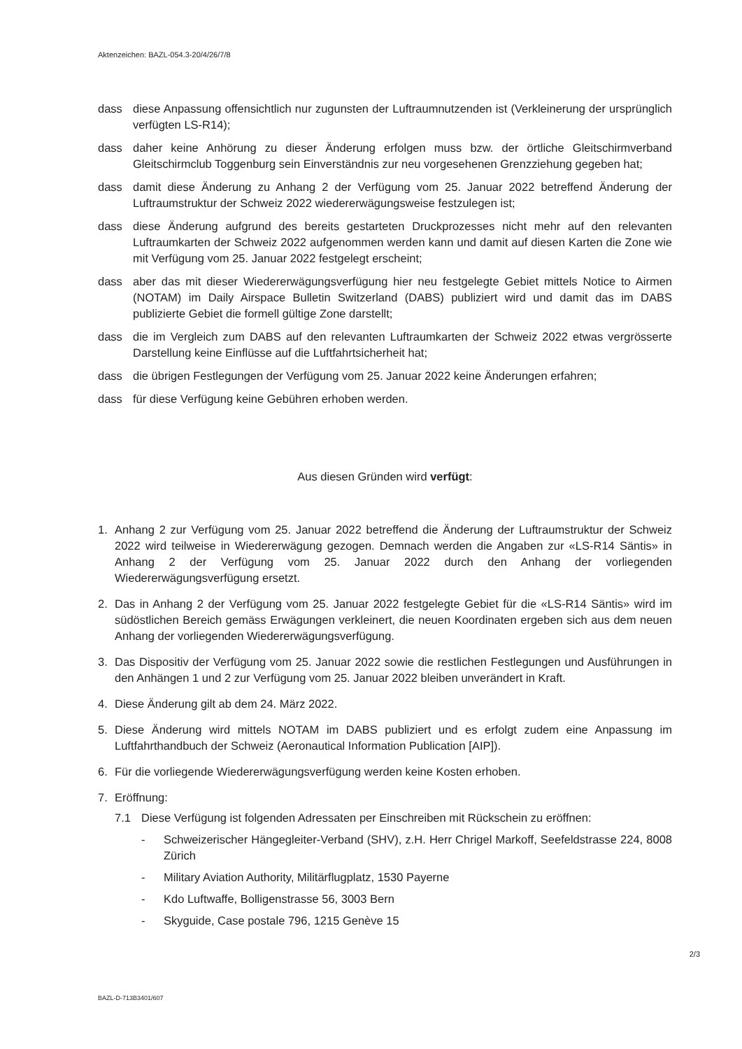Aktenzeichen: BAZL-054.3-20/4/26/7/8
dass diese Anpassung offensichtlich nur zugunsten der Luftraumnutzenden ist (Verkleinerung der ursprünglich verfügten LS-R14);
dass daher keine Anhörung zu dieser Änderung erfolgen muss bzw. der örtliche Gleitschirmverband Gleitschirmclub Toggenburg sein Einverständnis zur neu vorgesehenen Grenzziehung gegeben hat;
dass damit diese Änderung zu Anhang 2 der Verfügung vom 25. Januar 2022 betreffend Änderung der Luftraumstruktur der Schweiz 2022 wiedererwägungsweise festzulegen ist;
dass diese Änderung aufgrund des bereits gestarteten Druckprozesses nicht mehr auf den relevanten Luftraumkarten der Schweiz 2022 aufgenommen werden kann und damit auf diesen Karten die Zone wie mit Verfügung vom 25. Januar 2022 festgelegt erscheint;
dass aber das mit dieser Wiedererwägungsverfügung hier neu festgelegte Gebiet mittels Notice to Airmen (NOTAM) im Daily Airspace Bulletin Switzerland (DABS) publiziert wird und damit das im DABS publizierte Gebiet die formell gültige Zone darstellt;
dass die im Vergleich zum DABS auf den relevanten Luftraumkarten der Schweiz 2022 etwas vergrösserte Darstellung keine Einflüsse auf die Luftfahrtsicherheit hat;
dass die übrigen Festlegungen der Verfügung vom 25. Januar 2022 keine Änderungen erfahren;
dass für diese Verfügung keine Gebühren erhoben werden.
Aus diesen Gründen wird verfügt:
1. Anhang 2 zur Verfügung vom 25. Januar 2022 betreffend die Änderung der Luftraumstruktur der Schweiz 2022 wird teilweise in Wiedererwägung gezogen. Demnach werden die Angaben zur «LS-R14 Säntis» in Anhang 2 der Verfügung vom 25. Januar 2022 durch den Anhang der vorliegenden Wiedererwägungsverfügung ersetzt.
2. Das in Anhang 2 der Verfügung vom 25. Januar 2022 festgelegte Gebiet für die «LS-R14 Säntis» wird im südöstlichen Bereich gemäss Erwägungen verkleinert, die neuen Koordinaten ergeben sich aus dem neuen Anhang der vorliegenden Wiedererwägungsverfügung.
3. Das Dispositiv der Verfügung vom 25. Januar 2022 sowie die restlichen Festlegungen und Ausführungen in den Anhängen 1 und 2 zur Verfügung vom 25. Januar 2022 bleiben unverändert in Kraft.
4. Diese Änderung gilt ab dem 24. März 2022.
5. Diese Änderung wird mittels NOTAM im DABS publiziert und es erfolgt zudem eine Anpassung im Luftfahrthandbuch der Schweiz (Aeronautical Information Publication [AIP]).
6. Für die vorliegende Wiedererwägungsverfügung werden keine Kosten erhoben.
7. Eröffnung:
7.1 Diese Verfügung ist folgenden Adressaten per Einschreiben mit Rückschein zu eröffnen:
- Schweizerischer Hängegleiter-Verband (SHV), z.H. Herr Chrigel Markoff, Seefeldstrasse 224, 8008 Zürich
- Military Aviation Authority, Militärflugplatz, 1530 Payerne
- Kdo Luftwaffe, Bolligenstrasse 56, 3003 Bern
- Skyguide, Case postale 796, 1215 Genève 15
2/3
BAZL-D-713B3401/607